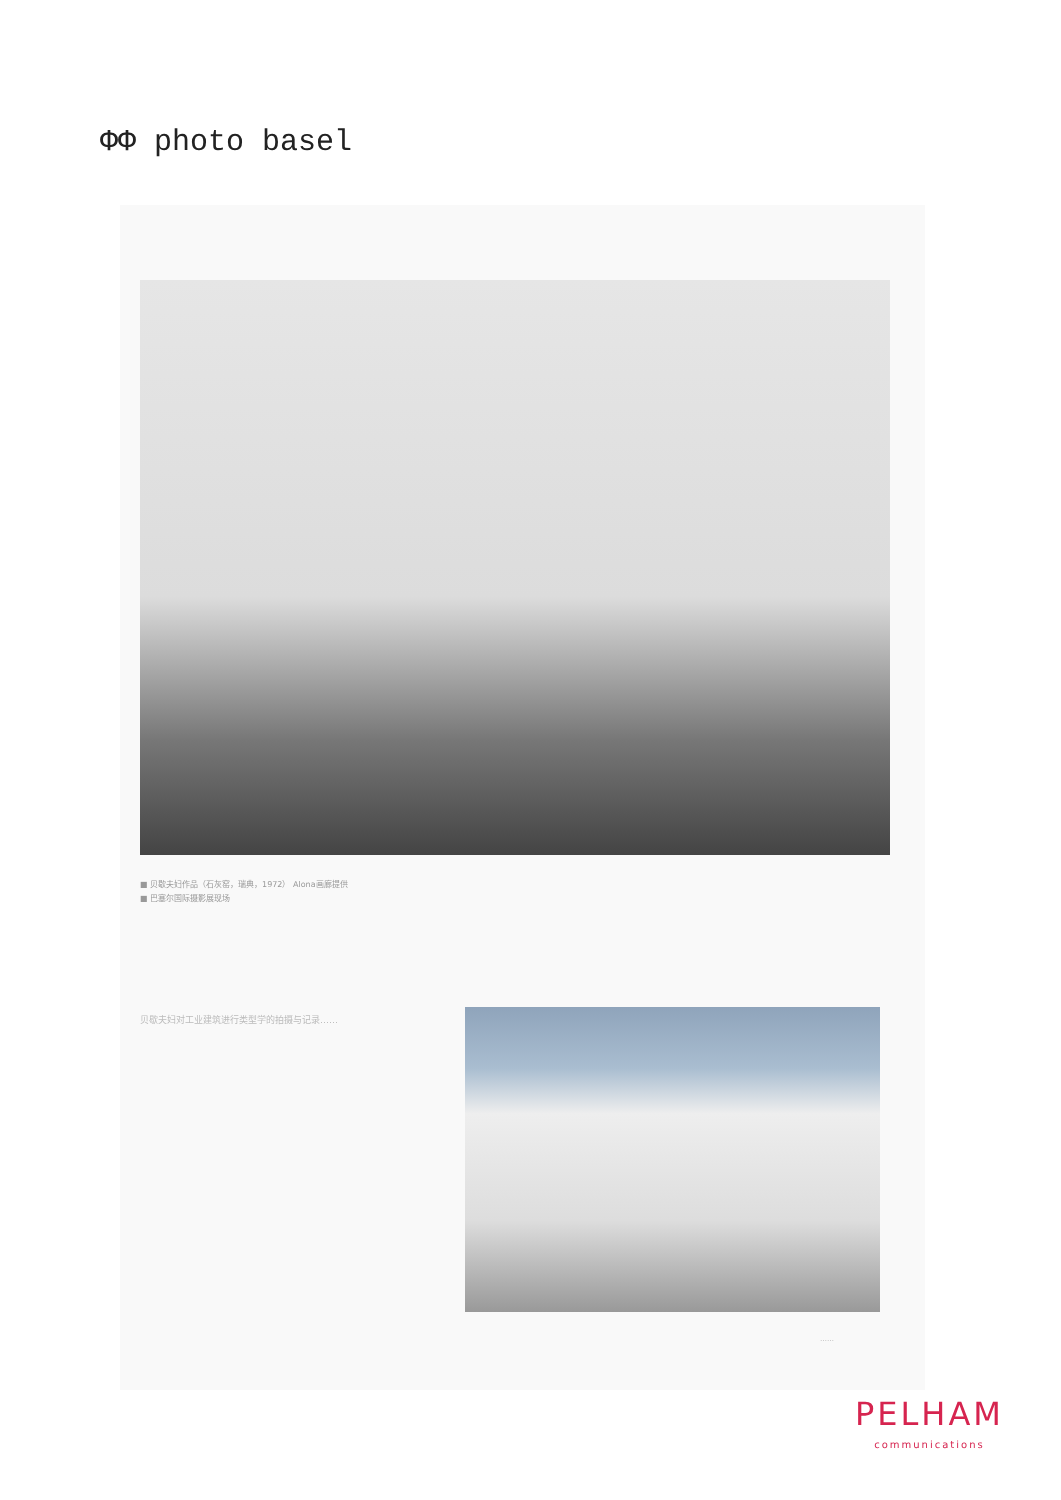ΦΦ photo basel
■ 贝歇夫妇作品（石灰窑，瑞典，1972） Alona画廊提供
■ 巴塞尔国际摄影展现场
贝歇夫妇对工业建筑进行类型学的拍摄与记录……
……
PELHAM
communications